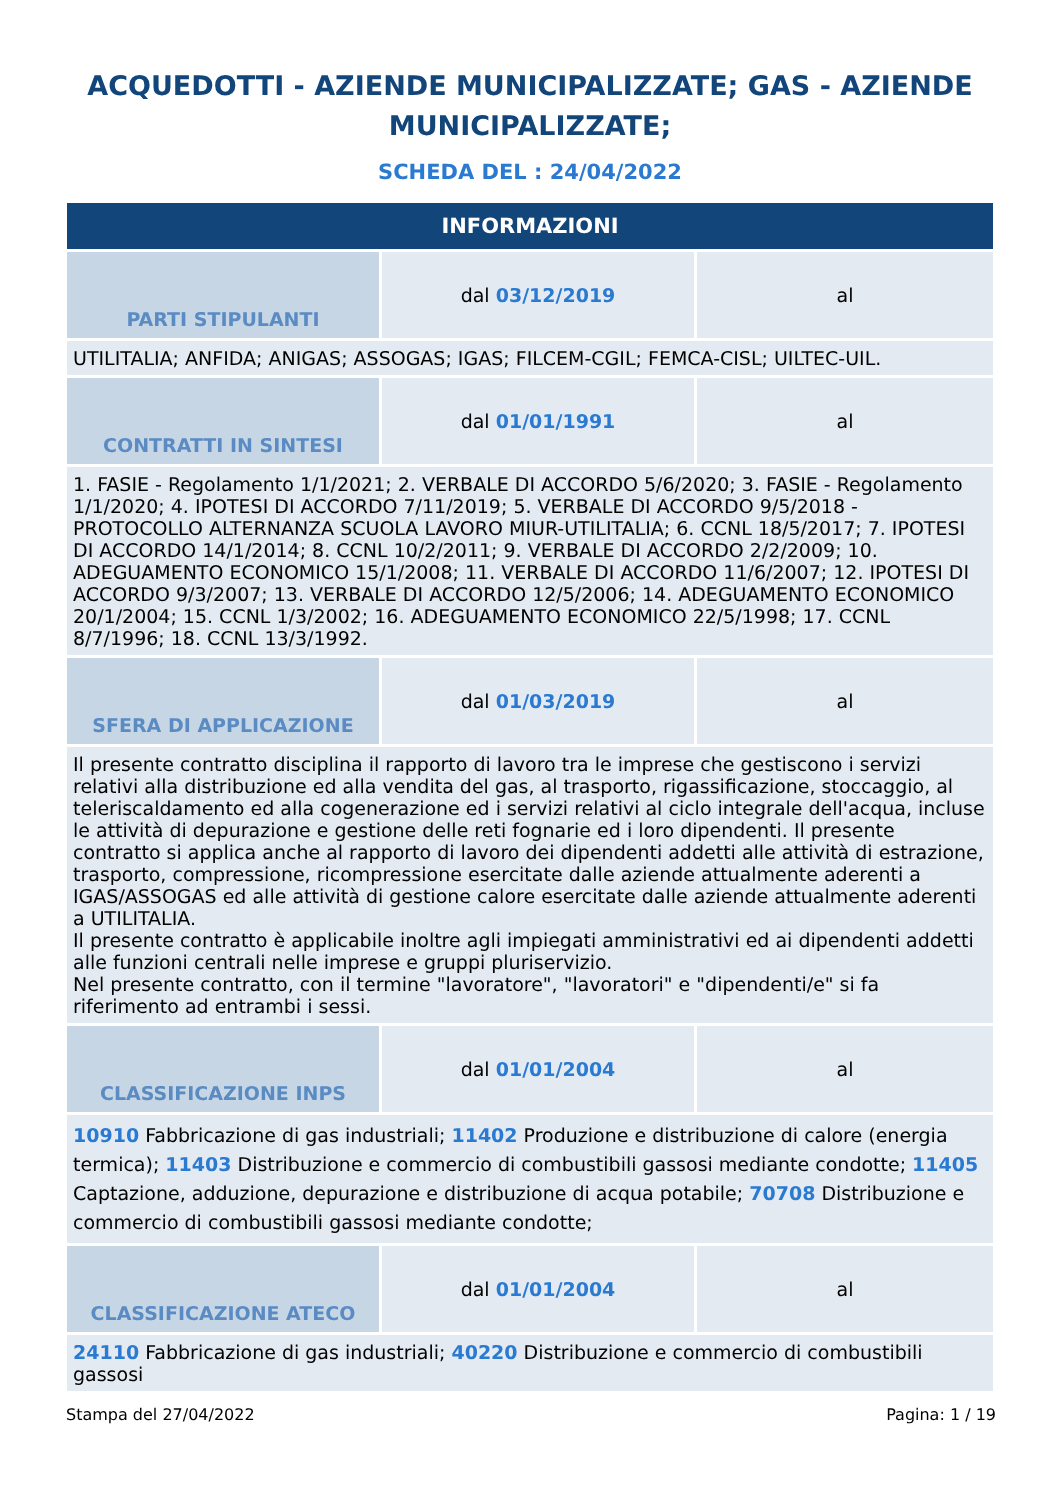ACQUEDOTTI - AZIENDE MUNICIPALIZZATE; GAS - AZIENDE MUNICIPALIZZATE;
SCHEDA DEL : 24/04/2022
| INFORMAZIONI | | |
| --- | --- | --- |
| PARTI STIPULANTI | dal 03/12/2019 | al |
| UTILITALIA; ANFIDA; ANIGAS; ASSOGAS; IGAS; FILCEM-CGIL; FEMCA-CISL; UILTEC-UIL. | | |
| CONTRATTI IN SINTESI | dal 01/01/1991 | al |
| 1. FASIE - Regolamento 1/1/2021; 2. VERBALE DI ACCORDO 5/6/2020; 3. FASIE - Regolamento 1/1/2020; 4. IPOTESI DI ACCORDO 7/11/2019; 5. VERBALE DI ACCORDO 9/5/2018 - PROTOCOLLO ALTERNANZA SCUOLA LAVORO MIUR-UTILITALIA; 6. CCNL 18/5/2017; 7. IPOTESI DI ACCORDO 14/1/2014; 8. CCNL 10/2/2011; 9. VERBALE DI ACCORDO 2/2/2009; 10. ADEGUAMENTO ECONOMICO 15/1/2008; 11. VERBALE DI ACCORDO 11/6/2007; 12. IPOTESI DI ACCORDO 9/3/2007; 13. VERBALE DI ACCORDO 12/5/2006; 14. ADEGUAMENTO ECONOMICO 20/1/2004; 15. CCNL 1/3/2002; 16. ADEGUAMENTO ECONOMICO 22/5/1998; 17. CCNL 8/7/1996; 18. CCNL 13/3/1992. | | |
| SFERA DI APPLICAZIONE | dal 01/03/2019 | al |
| Il presente contratto disciplina il rapporto di lavoro tra le imprese che gestiscono i servizi relativi alla distribuzione ed alla vendita del gas, al trasporto, rigassificazione, stoccaggio, al teleriscaldamento ed alla cogenerazione ed i servizi relativi al ciclo integrale dell'acqua, incluse le attività di depurazione e gestione delle reti fognarie ed i loro dipendenti. Il presente contratto si applica anche al rapporto di lavoro dei dipendenti addetti alle attività di estrazione, trasporto, compressione, ricompressione esercitate dalle aziende attualmente aderenti a IGAS/ASSOGAS ed alle attività di gestione calore esercitate dalle aziende attualmente aderenti a UTILITALIA. Il presente contratto è applicabile inoltre agli impiegati amministrativi ed ai dipendenti addetti alle funzioni centrali nelle imprese e gruppi pluriservizio. Nel presente contratto, con il termine "lavoratore", "lavoratori" e "dipendenti/e" si fa riferimento ad entrambi i sessi. | | |
| CLASSIFICAZIONE INPS | dal 01/01/2004 | al |
| 10910 Fabbricazione di gas industriali; 11402 Produzione e distribuzione di calore (energia termica); 11403 Distribuzione e commercio di combustibili gassosi mediante condotte; 11405 Captazione, adduzione, depurazione e distribuzione di acqua potabile; 70708 Distribuzione e commercio di combustibili gassosi mediante condotte; | | |
| CLASSIFICAZIONE ATECO | dal 01/01/2004 | al |
| 24110 Fabbricazione di gas industriali; 40220 Distribuzione e commercio di combustibili gassosi | | |
Stampa del 27/04/2022 Pagina: 1 / 19